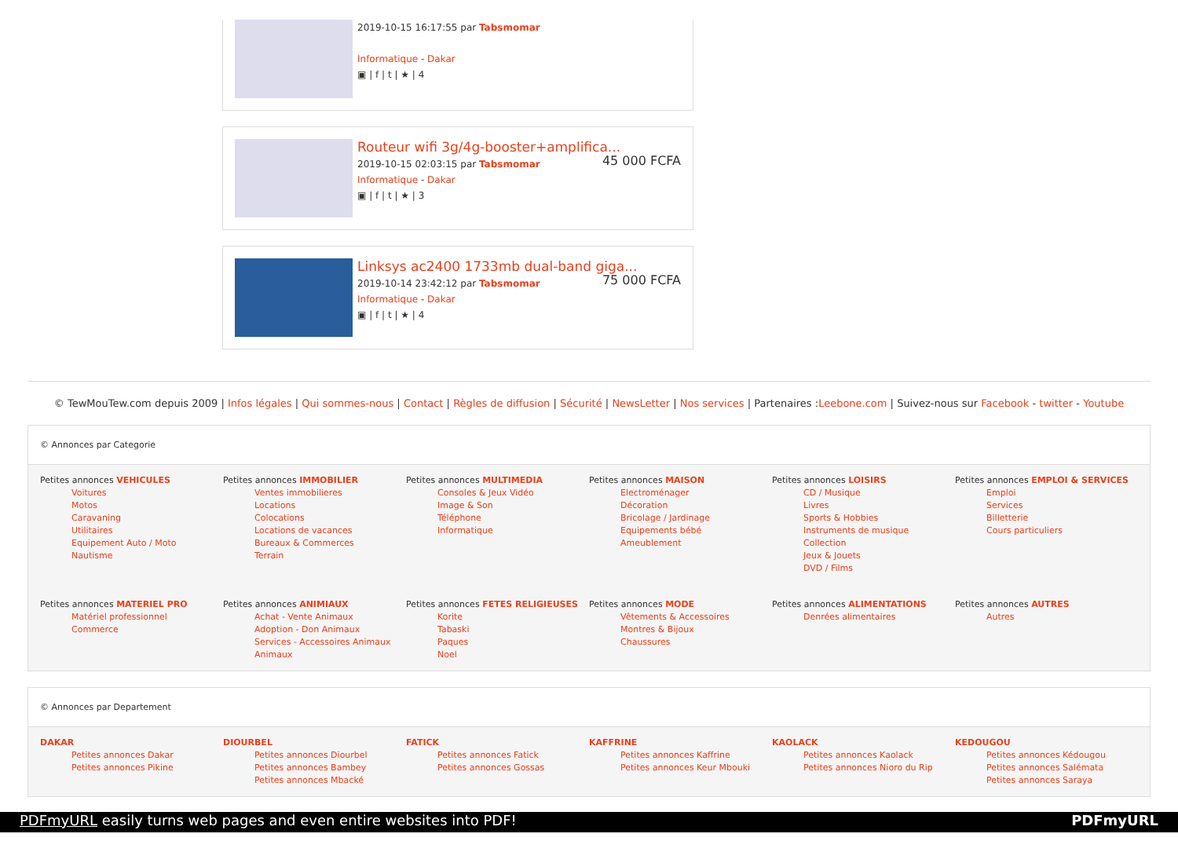2019-10-15 16:17:55 par Tabsmomar
Informatique - Dakar
▣ | f | t | ★ | 4
Routeur wifi 3g/4g-booster+amplifica...
45 000 FCFA
2019-10-15 02:03:15 par Tabsmomar
Informatique - Dakar
▣ | f | t | ★ | 3
Linksys ac2400 1733mb dual-band giga...
75 000 FCFA
2019-10-14 23:42:12 par Tabsmomar
Informatique - Dakar
▣ | f | t | ★ | 4
© TewMouTew.com depuis 2009 | Infos légales | Qui sommes-nous | Contact | Règles de diffusion | Sécurité | NewsLetter | Nos services | Partenaires :Leebone.com | Suivez-nous sur Facebook - twitter - Youtube
© Annonces par Categorie
Petites annonces VEHICULES
Voitures
Motos
Caravaning
Utilitaires
Equipement Auto / Moto
Nautisme
Petites annonces IMMOBILIER
Ventes immobilieres
Locations
Colocations
Locations de vacances
Bureaux & Commerces
Terrain
Petites annonces MULTIMEDIA
Consoles & Jeux Vidéo
Image & Son
Téléphone
Informatique
Petites annonces MAISON
Electroménager
Décoration
Bricolage / Jardinage
Equipements bébé
Ameublement
Petites annonces LOISIRS
CD / Musique
Livres
Sports & Hobbies
Instruments de musique
Collection
Jeux & Jouets
DVD / Films
Petites annonces EMPLOI & SERVICES
Emploi
Services
Billetterie
Cours particuliers
Petites annonces MATERIEL PRO
Matériel professionnel
Commerce
Petites annonces ANIMIAUX
Achat - Vente Animaux
Adoption - Don Animaux
Services - Accessoires Animaux
Animaux
Petites annonces FETES RELIGIEUSES
Korite
Tabaski
Paques
Noel
Petites annonces MODE
Vêtements & Accessoires
Montres & Bijoux
Chaussures
Petites annonces ALIMENTATIONS
Denrées alimentaires
Petites annonces AUTRES
Autres
© Annonces par Departement
DAKAR
Petites annonces Dakar
Petites annonces Pikine
DIOURBEL
Petites annonces Diourbel
Petites annonces Bambey
Petites annonces Mbacké
FATICK
Petites annonces Fatick
Petites annonces Gossas
KAFFRINE
Petites annonces Kaffrine
Petites annonces Keur Mbouki
KAOLACK
Petites annonces Kaolack
Petites annonces Nioro du Rip
KEDOUGOU
Petites annonces Kédougou
Petites annonces Salémata
Petites annonces Saraya
PDFmyURL easily turns web pages and even entire websites into PDF! PDFmyURL